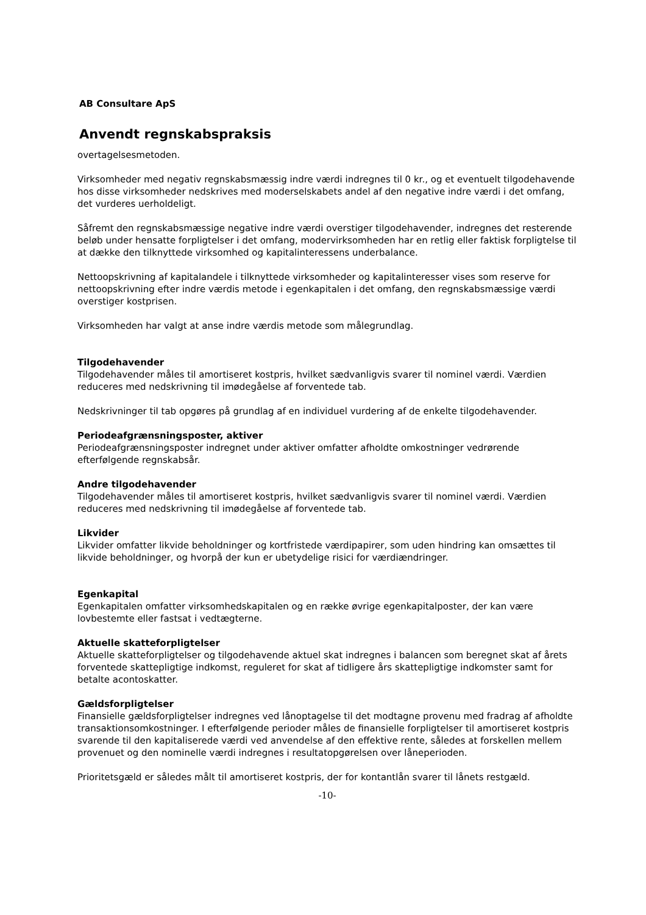AB Consultare ApS
Anvendt regnskabspraksis
overtagelsesmetoden.
Virksomheder med negativ regnskabsmæssig indre værdi indregnes til 0 kr., og et eventuelt tilgodehavende hos disse virksomheder nedskrives med moderselskabets andel af den negative indre værdi i det omfang, det vurderes uerholdeligt.
Såfremt den regnskabsmæssige negative indre værdi overstiger tilgodehavender, indregnes det resterende beløb under hensatte forpligtelser i det omfang, modervirksomheden har en retlig eller faktisk forpligtelse til at dække den tilknyttede virksomhed og kapitalinteressens underbalance.
Nettoopskrivning af kapitalandele i tilknyttede virksomheder og kapitalinteresser vises som reserve for nettoopskrivning efter indre værdis metode i egenkapitalen i det omfang, den regnskabsmæssige værdi overstiger kostprisen.
Virksomheden har valgt at anse indre værdis metode som målegrundlag.
Tilgodehavender
Tilgodehavender måles til amortiseret kostpris, hvilket sædvanligvis svarer til nominel værdi. Værdien reduceres med nedskrivning til imødegåelse af forventede tab.
Nedskrivninger til tab opgøres på grundlag af en individuel vurdering af de enkelte tilgodehavender.
Periodeafgrænsningsposter, aktiver
Periodeafgrænsningsposter indregnet under aktiver omfatter afholdte omkostninger vedrørende efterfølgende regnskabsår.
Andre tilgodehavender
Tilgodehavender måles til amortiseret kostpris, hvilket sædvanligvis svarer til nominel værdi. Værdien reduceres med nedskrivning til imødegåelse af forventede tab.
Likvider
Likvider omfatter likvide beholdninger og kortfristede værdipapirer, som uden hindring kan omsættes til likvide beholdninger, og hvorpå der kun er ubetydelige risici for værdiændringer.
Egenkapital
Egenkapitalen omfatter virksomhedskapitalen og en række øvrige egenkapitalposter, der kan være lovbestemte eller fastsat i vedtægterne.
Aktuelle skatteforpligtelser
Aktuelle skatteforpligtelser og tilgodehavende aktuel skat indregnes i balancen som beregnet skat af årets forventede skattepligtige indkomst, reguleret for skat af tidligere års skattepligtige indkomster samt for betalte acontoskatter.
Gældsforpligtelser
Finansielle gældsforpligtelser indregnes ved lånoptagelse til det modtagne provenu med fradrag af afholdte transaktionsomkostninger. I efterfølgende perioder måles de finansielle forpligtelser til amortiseret kostpris svarende til den kapitaliserede værdi ved anvendelse af den effektive rente, således at forskellen mellem provenuet og den nominelle værdi indregnes i resultatopgørelsen over låneperioden.
Prioritetsgæld er således målt til amortiseret kostpris, der for kontantlån svarer til lånets restgæld.
-10-